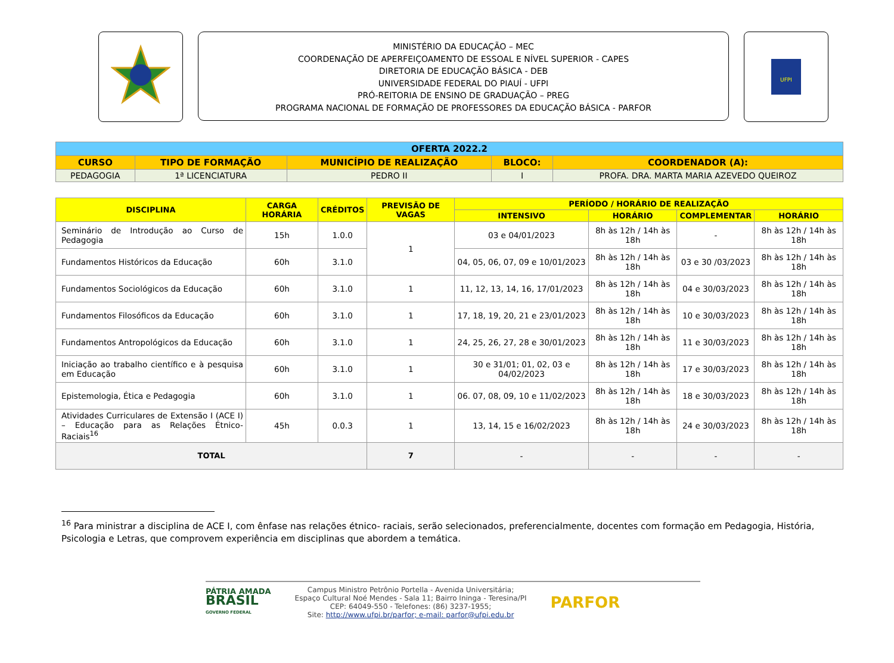MINISTÉRIO DA EDUCAÇÃO – MEC
COORDENAÇÃO DE APERFEIÇOAMENTO DE ESSOAL E NÍVEL SUPERIOR - CAPES
DIRETORIA DE EDUCAÇÃO BÁSICA - DEB
UNIVERSIDADE FEDERAL DO PIAUÍ - UFPI
PRÓ-REITORIA DE ENSINO DE GRADUAÇÃO – PREG
PROGRAMA NACIONAL DE FORMAÇÃO DE PROFESSORES DA EDUCAÇÃO BÁSICA - PARFOR
UFPI
| OFERTA 2022.2 | | | | |
| --- | --- | --- | --- | --- |
| CURSO | TIPO DE FORMAÇÃO | MUNICÍPIO DE REALIZAÇÃO | BLOCO: | COORDENADOR (A): |
| PEDAGOGIA | 1ª LICENCIATURA | PEDRO II | I | PROFA. DRA. MARTA MARIA AZEVEDO QUEIROZ |
| DISCIPLINA | CARGA HORÁRIA | CRÉDITOS | PREVISÃO DE VAGAS | PERÍODO / HORÁRIO DE REALIZAÇÃO | | | |
| --- | --- | --- | --- | --- | --- | --- | --- |
| | | | | INTENSIVO | HORÁRIO | COMPLEMENTAR | HORÁRIO |
| Seminário de Introdução ao Curso de Pedagogia | 15h | 1.0.0 | 1 | 03 e 04/01/2023 | 8h às 12h / 14h às 18h | - | 8h às 12h / 14h às 18h |
| Fundamentos Históricos da Educação | 60h | 3.1.0 | | 04, 05, 06, 07, 09 e 10/01/2023 | 8h às 12h / 14h às 18h | 03 e 30 /03/2023 | 8h às 12h / 14h às 18h |
| Fundamentos Sociológicos da Educação | 60h | 3.1.0 | 1 | 11, 12, 13, 14, 16, 17/01/2023 | 8h às 12h / 14h às 18h | 04 e 30/03/2023 | 8h às 12h / 14h às 18h |
| Fundamentos Filosóficos da Educação | 60h | 3.1.0 | 1 | 17, 18, 19, 20, 21 e 23/01/2023 | 8h às 12h / 14h às 18h | 10 e 30/03/2023 | 8h às 12h / 14h às 18h |
| Fundamentos Antropológicos da Educação | 60h | 3.1.0 | 1 | 24, 25, 26, 27, 28 e 30/01/2023 | 8h às 12h / 14h às 18h | 11 e 30/03/2023 | 8h às 12h / 14h às 18h |
| Iniciação ao trabalho científico e à pesquisa em Educação | 60h | 3.1.0 | 1 | 30 e 31/01; 01, 02, 03 e 04/02/2023 | 8h às 12h / 14h às 18h | 17 e 30/03/2023 | 8h às 12h / 14h às 18h |
| Epistemologia, Ética e Pedagogia | 60h | 3.1.0 | 1 | 06. 07, 08, 09, 10 e 11/02/2023 | 8h às 12h / 14h às 18h | 18 e 30/03/2023 | 8h às 12h / 14h às 18h |
| Atividades Curriculares de Extensão I (ACE I) – Educação para as Relações Étnico-Raciais<sup>16</sup> | 45h | 0.0.3 | 1 | 13, 14, 15 e 16/02/2023 | 8h às 12h / 14h às 18h | 24 e 30/03/2023 | 8h às 12h / 14h às 18h |
| TOTAL | | | 7 | - | - | - | - |
<sup>16</sup> Para ministrar a disciplina de ACE I, com ênfase nas relações étnico- raciais, serão selecionados, preferencialmente, docentes com formação em Pedagogia, História, Psicologia e Letras, que comprovem experiência em disciplinas que abordem a temática.
PÁTRIA AMADA
BRASIL
GOVERNO FEDERAL
Campus Ministro Petrônio Portella - Avenida Universitária;
Espaço Cultural Noé Mendes - Sala 11; Bairro Ininga - Teresina/PI
CEP: 64049-550 - Telefones: (86) 3237-1955;
Site: http://www.ufpi.br/parfor; e-mail: parfor@ufpi.edu.br
PARFOR